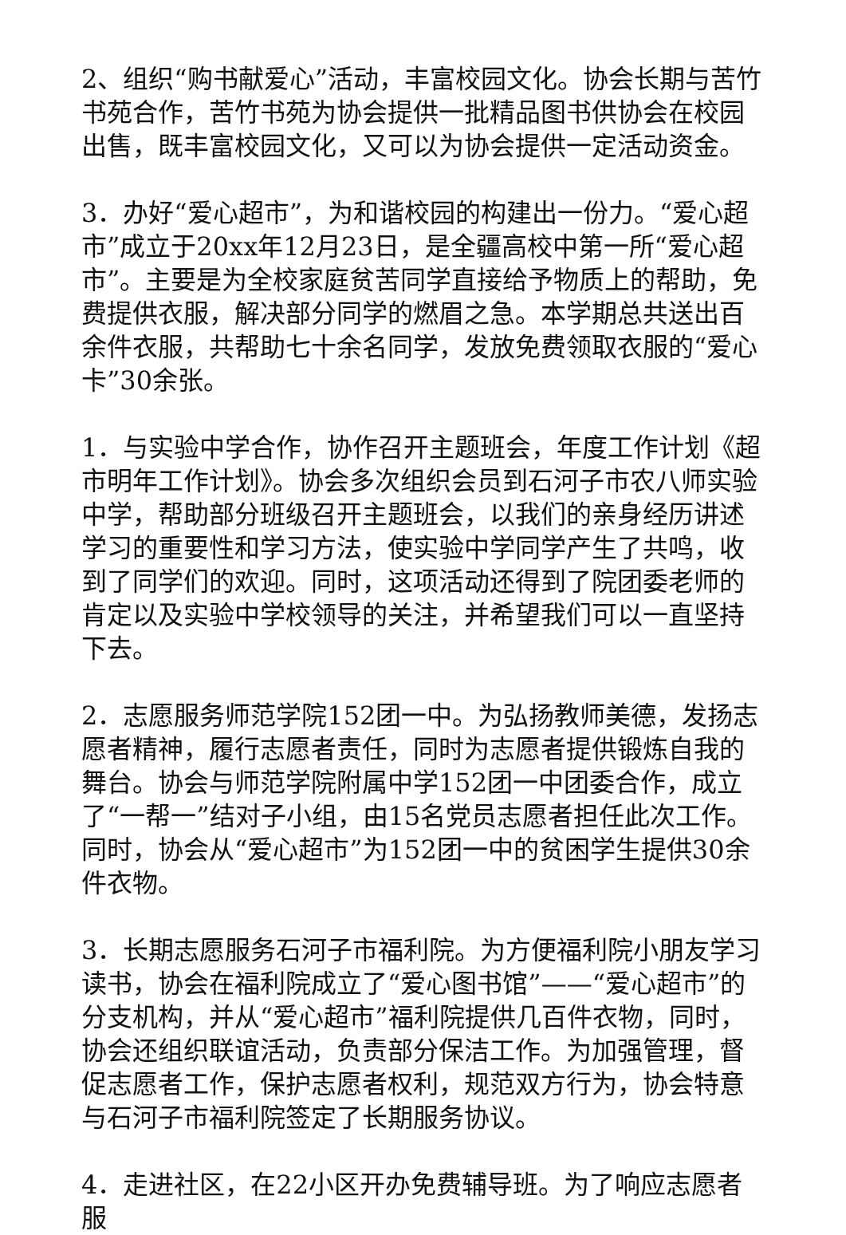2、组织“购书献爱心”活动，丰富校园文化。协会长期与苦竹书苑合作，苦竹书苑为协会提供一批精品图书供协会在校园出售，既丰富校园文化，又可以为协会提供一定活动资金。
3．办好“爱心超市”，为和谐校园的构建出一份力。“爱心超市”成立于20xx年12月23日，是全疆高校中第一所“爱心超市”。主要是为全校家庭贫苦同学直接给予物质上的帮助，免费提供衣服，解决部分同学的燃眉之急。本学期总共送出百余件衣服，共帮助七十余名同学，发放免费领取衣服的“爱心卡”30余张。
1．与实验中学合作，协作召开主题班会，年度工作计划《超市明年工作计划》。协会多次组织会员到石河子市农八师实验中学，帮助部分班级召开主题班会，以我们的亲身经历讲述学习的重要性和学习方法，使实验中学同学产生了共鸣，收到了同学们的欢迎。同时，这项活动还得到了院团委老师的肯定以及实验中学校领导的关注，并希望我们可以一直坚持下去。
2．志愿服务师范学院152团一中。为弘扬教师美德，发扬志愿者精神，履行志愿者责任，同时为志愿者提供锻炼自我的舞台。协会与师范学院附属中学152团一中团委合作，成立了“一帮一”结对子小组，由15名党员志愿者担任此次工作。同时，协会从“爱心超市”为152团一中的贫困学生提供30余件衣物。
3．长期志愿服务石河子市福利院。为方便福利院小朋友学习读书，协会在福利院成立了“爱心图书馆”——“爱心超市”的分支机构，并从“爱心超市”福利院提供几百件衣物，同时，协会还组织联谊活动，负责部分保洁工作。为加强管理，督促志愿者工作，保护志愿者权利，规范双方行为，协会特意与石河子市福利院签定了长期服务协议。
4．走进社区，在22小区开办免费辅导班。为了响应志愿者服